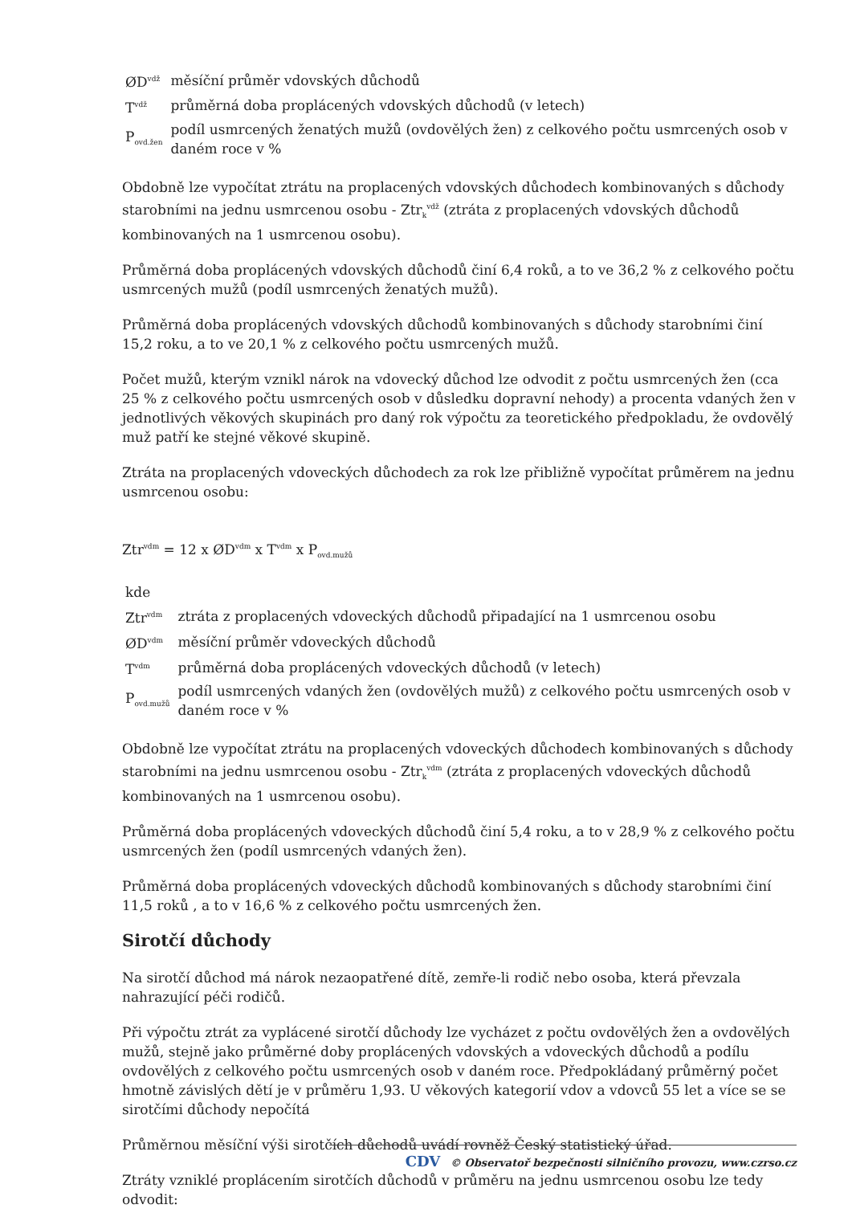| ØD<sup>vdž</sup> | měsíční průměr vdovských důchodů |
| T<sup>vdž</sup> | průměrná doba proplácených vdovských důchodů (v letech) |
| P<sub>ovd.žen</sub> | podíl usmrcených ženatých mužů (ovdovělých žen) z celkového počtu usmrcených osob v daném roce v % |
Obdobně lze vypočítat ztrátu na proplacených vdovských důchodech kombinovaných s důchody starobními na jednu usmrcenou osobu - Ztr<sub>k</sub><sup>vdž</sup> (ztráta z proplacených vdovských důchodů kombinovaných na 1 usmrcenou osobu).
Průměrná doba proplácených vdovských důchodů činí 6,4 roků, a to ve 36,2 % z celkového počtu usmrcených mužů (podíl usmrcených ženatých mužů).
Průměrná doba proplácených vdovských důchodů kombinovaných s důchody starobními činí 15,2 roku, a to ve 20,1 % z celkového počtu usmrcených mužů.
Počet mužů, kterým vznikl nárok na vdovecký důchod lze odvodit z počtu usmrcených žen (cca 25 % z celkového počtu usmrcených osob v důsledku dopravní nehody) a procenta vdaných žen v jednotlivých věkových skupinách pro daný rok výpočtu za teoretického předpokladu, že ovdovělý muž patří ke stejné věkové skupině.
Ztráta na proplacených vdoveckých důchodech za rok lze přibližně vypočítat průměrem na jednu usmrcenou osobu:
Ztr<sup>vdm</sup> = 12 x ØD<sup>vdm</sup> x T<sup>vdm</sup> x P<sub>ovd.mužů</sub>
| kde | |
| Ztr<sup>vdm</sup> | ztráta z proplacených vdoveckých důchodů připadající na 1 usmrcenou osobu |
| ØD<sup>vdm</sup> | měsíční průměr vdoveckých důchodů |
| T<sup>vdm</sup> | průměrná doba proplácených vdoveckých důchodů (v letech) |
| P<sub>ovd.mužů</sub> | podíl usmrcených vdaných žen (ovdovělých mužů) z celkového počtu usmrcených osob v daném roce v % |
Obdobně lze vypočítat ztrátu na proplacených vdoveckých důchodech kombinovaných s důchody starobními na jednu usmrcenou osobu - Ztr<sub>k</sub><sup>vdm</sup> (ztráta z proplacených vdoveckých důchodů kombinovaných na 1 usmrcenou osobu).
Průměrná doba proplácených vdoveckých důchodů činí 5,4 roku, a to v 28,9 % z celkového počtu usmrcených žen (podíl usmrcených vdaných žen).
Průměrná doba proplácených vdoveckých důchodů kombinovaných s důchody starobními činí 11,5 roků , a to v 16,6 % z celkového počtu usmrcených žen.
Sirotčí důchody
Na sirotčí důchod má nárok nezaopatřené dítě, zemře-li rodič nebo osoba, která převzala nahrazující péči rodičů.
Při výpočtu ztrát za vyplácené sirotčí důchody lze vycházet z počtu ovdovělých žen a ovdovělých mužů, stejně jako průměrné doby proplácených vdovských a vdoveckých důchodů a podílu ovdovělých z celkového počtu usmrcených osob v daném roce. Předpokládaný průměrný počet hmotně závislých dětí je v průměru 1,93. U věkových kategorií vdov a vdovců 55 let a více se se sirotčími důchody nepočítá
Průměrnou měsíční výši sirotčích důchodů uvádí rovněž Český statistický úřad.
Ztráty vzniklé proplácením sirotčích důchodů v průměru na jednu usmrcenou osobu lze tedy odvodit:
CDV © Observatoř bezpečnosti silničního provozu, www.czrso.cz